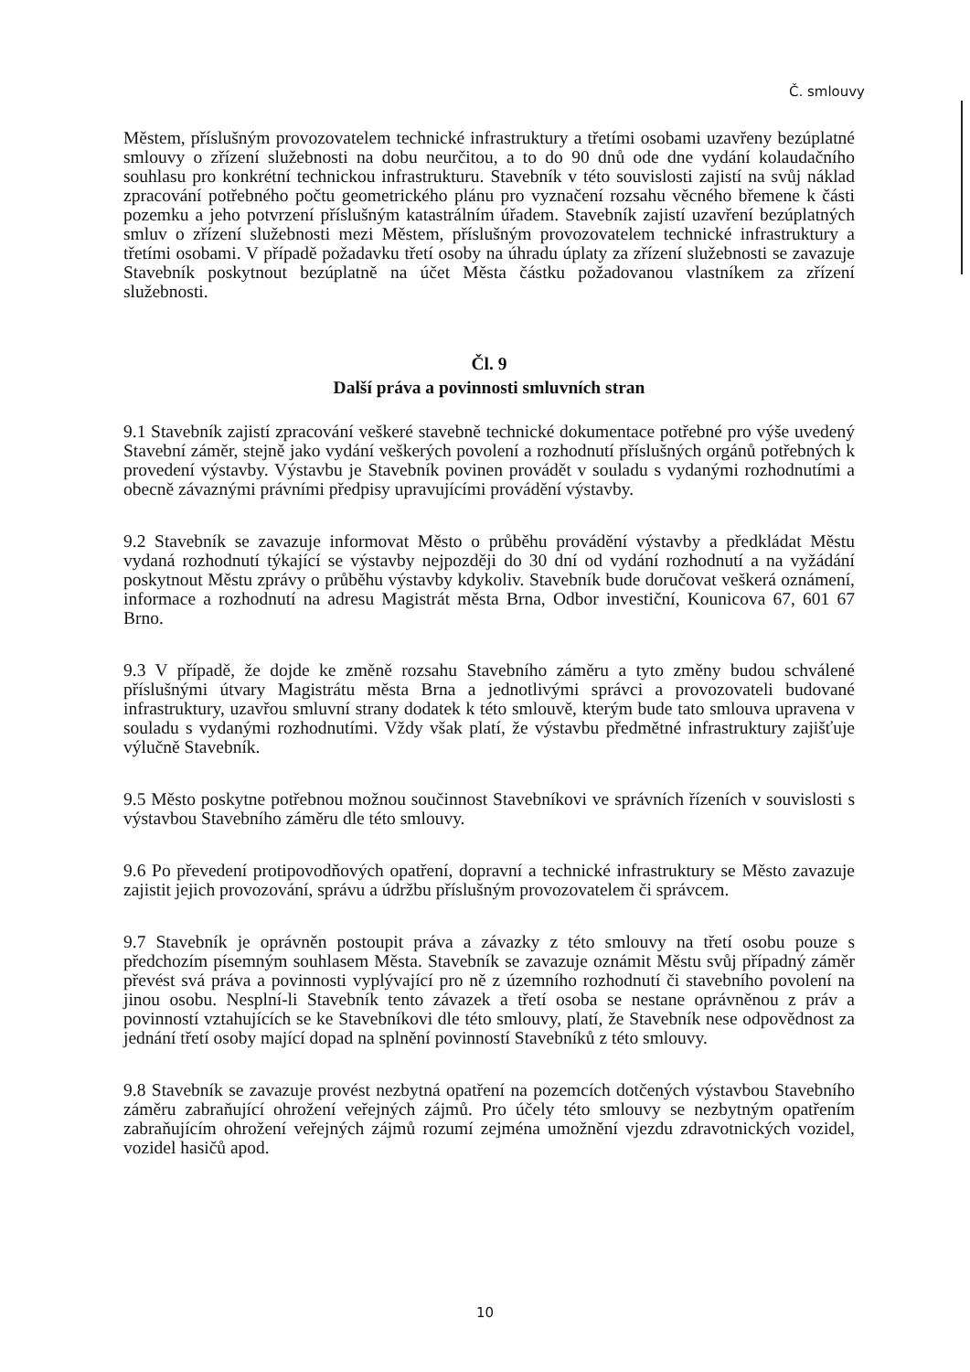Č. smlouvy
Městem, příslušným provozovatelem technické infrastruktury a třetími osobami uzavřeny bezúplatné smlouvy o zřízení služebnosti na dobu neurčitou, a to do 90 dnů ode dne vydání kolaudačního souhlasu pro konkrétní technickou infrastrukturu. Stavebník v této souvislosti zajistí na svůj náklad zpracování potřebného počtu geometrického plánu pro vyznačení rozsahu věcného břemene k části pozemku a jeho potvrzení příslušným katastrálním úřadem. Stavebník zajistí uzavření bezúplatných smluv o zřízení služebnosti mezi Městem, příslušným provozovatelem technické infrastruktury a třetími osobami. V případě požadavku třetí osoby na úhradu úplaty za zřízení služebnosti se zavazuje Stavebník poskytnout bezúplatně na účet Města částku požadovanou vlastníkem za zřízení služebnosti.
Čl. 9
Další práva a povinnosti smluvních stran
9.1 Stavebník zajistí zpracování veškeré stavebně technické dokumentace potřebné pro výše uvedený Stavební záměr, stejně jako vydání veškerých povolení a rozhodnutí příslušných orgánů potřebných k provedení výstavby. Výstavbu je Stavebník povinen provádět v souladu s vydanými rozhodnutími a obecně závaznými právními předpisy upravujícími provádění výstavby.
9.2 Stavebník se zavazuje informovat Město o průběhu provádění výstavby a předkládat Městu vydaná rozhodnutí týkající se výstavby nejpozději do 30 dní od vydání rozhodnutí a na vyžádání poskytnout Městu zprávy o průběhu výstavby kdykoliv. Stavebník bude doručovat veškerá oznámení, informace a rozhodnutí na adresu Magistrát města Brna, Odbor investiční, Kounicova 67, 601 67 Brno.
9.3 V případě, že dojde ke změně rozsahu Stavebního záměru a tyto změny budou schválené příslušnými útvary Magistrátu města Brna a jednotlivými správci a provozovateli budované infrastruktury, uzavřou smluvní strany dodatek k této smlouvě, kterým bude tato smlouva upravena v souladu s vydanými rozhodnutími. Vždy však platí, že výstavbu předmětné infrastruktury zajišťuje výlučně Stavebník.
9.5 Město poskytne potřebnou možnou součinnost Stavebníkovi ve správních řízeních v souvislosti s výstavbou Stavebního záměru dle této smlouvy.
9.6 Po převedení protipovodňových opatření, dopravní a technické infrastruktury se Město zavazuje zajistit jejich provozování, správu a údržbu příslušným provozovatelem či správcem.
9.7 Stavebník je oprávněn postoupit práva a závazky z této smlouvy na třetí osobu pouze s předchozím písemným souhlasem Města. Stavebník se zavazuje oznámit Městu svůj případný záměr převést svá práva a povinnosti vyplývající pro ně z územního rozhodnutí či stavebního povolení na jinou osobu. Nesplní-li Stavebník tento závazek a třetí osoba se nestane oprávněnou z práv a povinností vztahujících se ke Stavebníkovi dle této smlouvy, platí, že Stavebník nese odpovědnost za jednání třetí osoby mající dopad na splnění povinností Stavebníků z této smlouvy.
9.8 Stavebník se zavazuje provést nezbytná opatření na pozemcích dotčených výstavbou Stavebního záměru zabraňující ohrožení veřejných zájmů. Pro účely této smlouvy se nezbytným opatřením zabraňujícím ohrožení veřejných zájmů rozumí zejména umožnění vjezdu zdravotnických vozidel, vozidel hasičů apod.
10